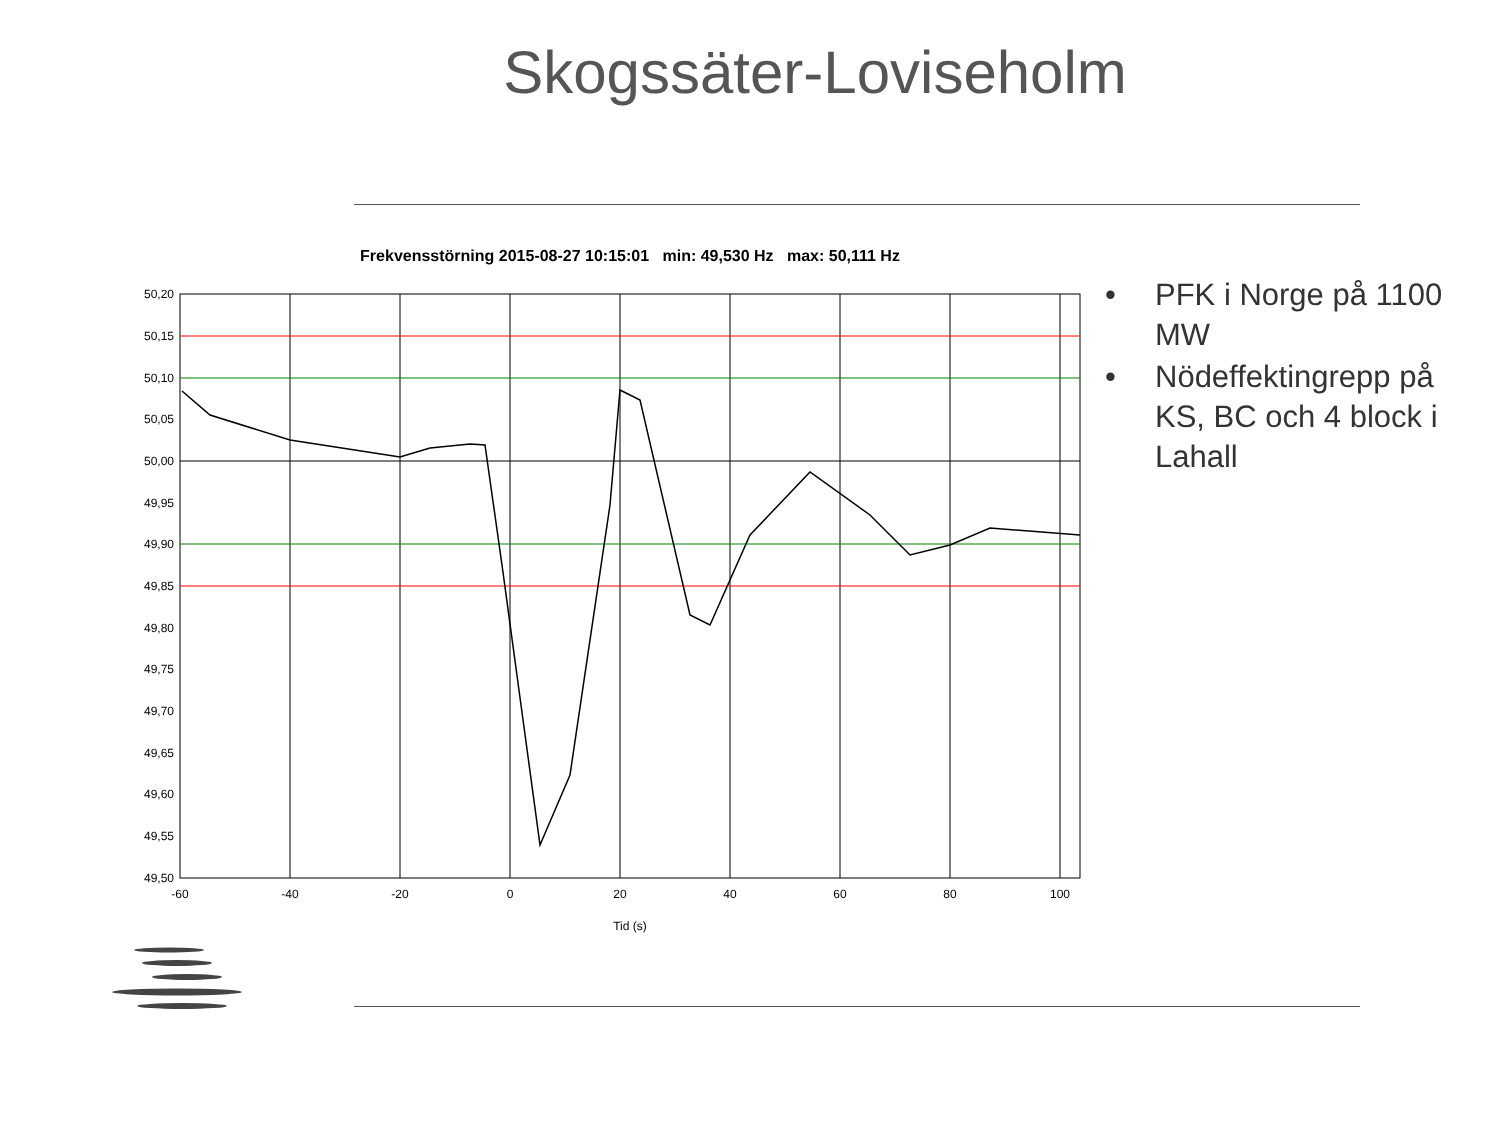Skogssäter-Loviseholm
Frekvensstörning 2015-08-27 10:15:01 min: 49,530 Hz max: 50,111 Hz
50,20
50,15
50,10
50,05
50,00
49,95
49,90
49,85
49,80
49,75
49,70
49,65
49,60
49,55
49,50
-60
-40
-20
0
20
40
60
80
100
Tid (s)
• PFK i Norge på 1100 MW
• Nödeffektingrepp på KS, BC och 4 block i Lahall